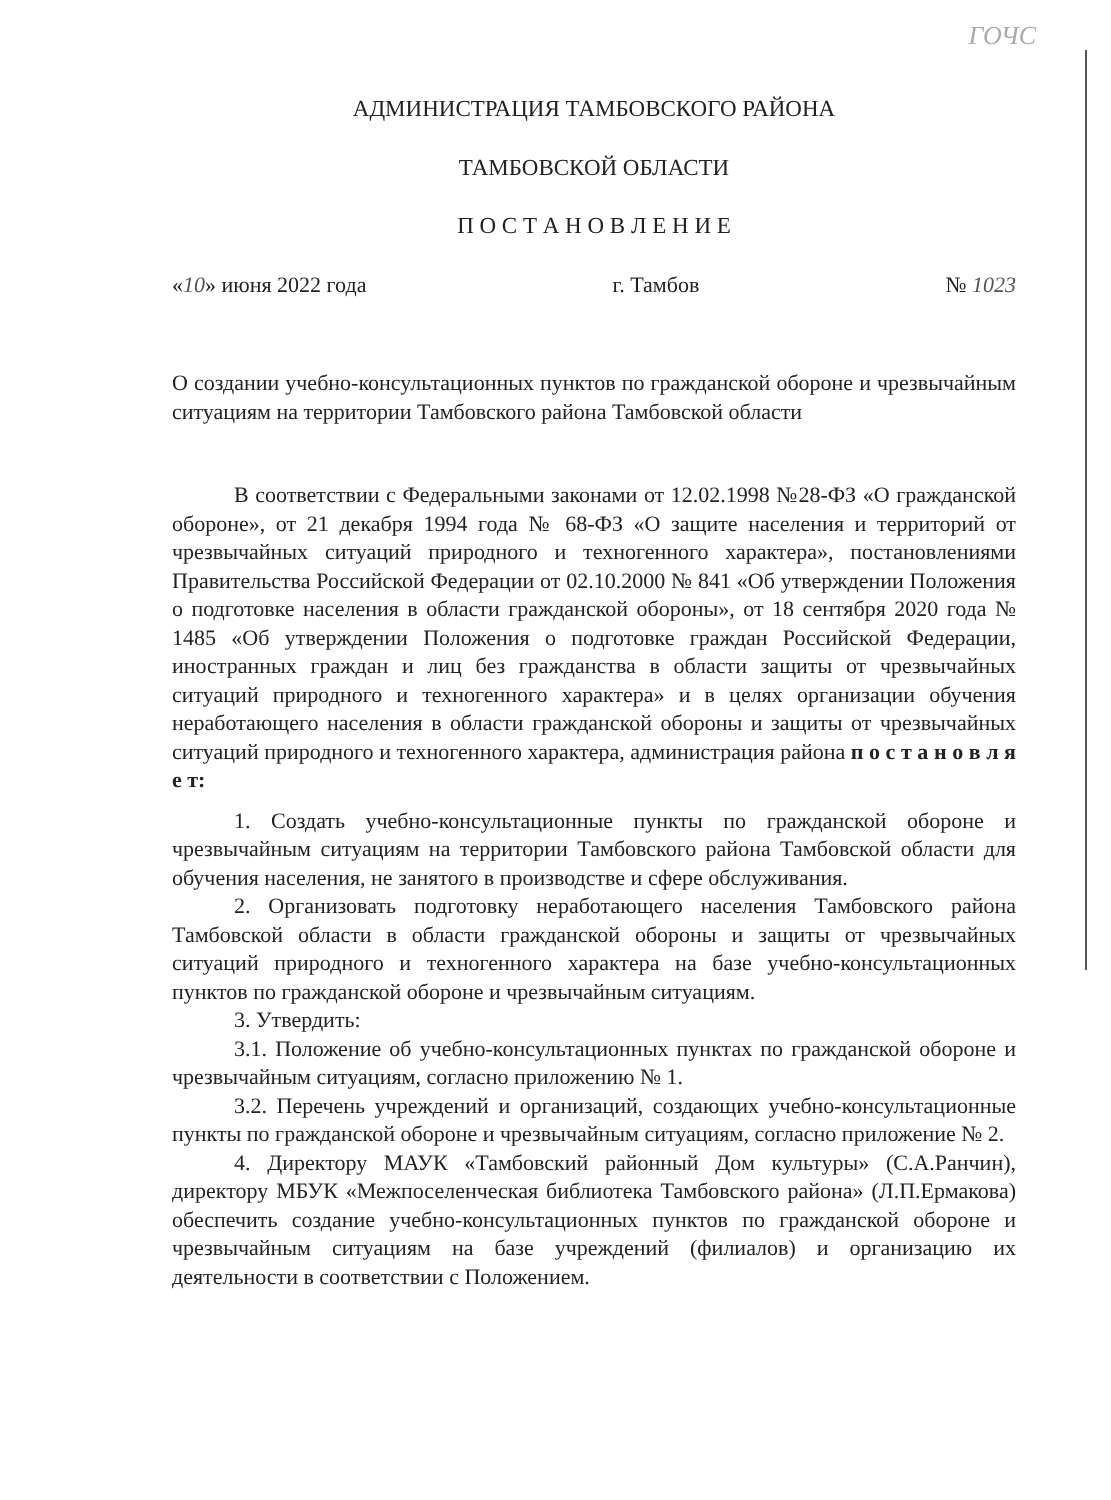ГОЧС
АДМИНИСТРАЦИЯ ТАМБОВСКОГО РАЙОНА
ТАМБОВСКОЙ ОБЛАСТИ
П О С Т А Н О В Л Е Н И Е
«10» июня 2022 года г. Тамбов № 1023
О создании учебно-консультационных пунктов по гражданской обороне и чрезвычайным ситуациям на территории Тамбовского района Тамбовской области
В соответствии с Федеральными законами от 12.02.1998 №28-ФЗ «О гражданской обороне», от 21 декабря 1994 года № 68-ФЗ «О защите населения и территорий от чрезвычайных ситуаций природного и техногенного характера», постановлениями Правительства Российской Федерации от 02.10.2000 № 841 «Об утверждении Положения о подготовке населения в области гражданской обороны», от 18 сентября 2020 года № 1485 «Об утверждении Положения о подготовке граждан Российской Федерации, иностранных граждан и лиц без гражданства в области защиты от чрезвычайных ситуаций природного и техногенного характера» и в целях организации обучения неработающего населения в области гражданской обороны и защиты от чрезвычайных ситуаций природного и техногенного характера, администрация района п о с т а н о в л я е т:
1. Создать учебно-консультационные пункты по гражданской обороне и чрезвычайным ситуациям на территории Тамбовского района Тамбовской области для обучения населения, не занятого в производстве и сфере обслуживания.
2. Организовать подготовку неработающего населения Тамбовского района Тамбовской области в области гражданской обороны и защиты от чрезвычайных ситуаций природного и техногенного характера на базе учебно-консультационных пунктов по гражданской обороне и чрезвычайным ситуациям.
3. Утвердить:
3.1. Положение об учебно-консультационных пунктах по гражданской обороне и чрезвычайным ситуациям, согласно приложению № 1.
3.2. Перечень учреждений и организаций, создающих учебно-консультационные пункты по гражданской обороне и чрезвычайным ситуациям, согласно приложение № 2.
4. Директору МАУК «Тамбовский районный Дом культуры» (С.А.Ранчин), директору МБУК «Межпоселенческая библиотека Тамбовского района» (Л.П.Ермакова) обеспечить создание учебно-консультационных пунктов по гражданской обороне и чрезвычайным ситуациям на базе учреждений (филиалов) и организацию их деятельности в соответствии с Положением.